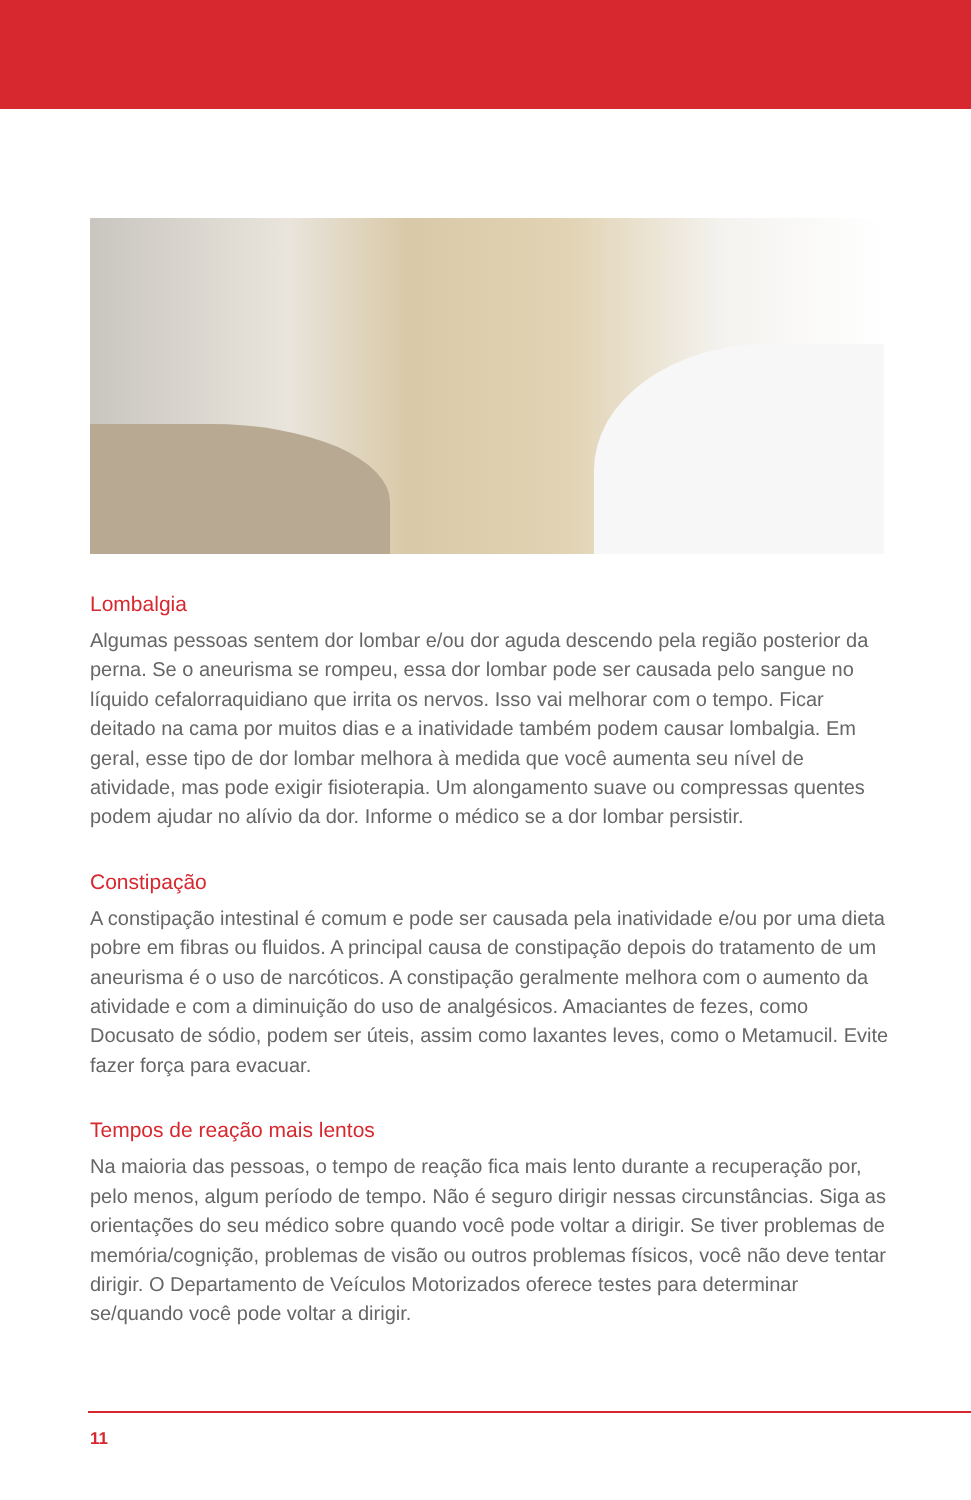Lombalgia
Algumas pessoas sentem dor lombar e/ou dor aguda descendo pela região posterior da perna. Se o aneurisma se rompeu, essa dor lombar pode ser causada pelo sangue no líquido cefalorraquidiano que irrita os nervos. Isso vai melhorar com o tempo. Ficar deitado na cama por muitos dias e a inatividade também podem causar lombalgia. Em geral, esse tipo de dor lombar melhora à medida que você aumenta seu nível de atividade, mas pode exigir fisioterapia. Um alongamento suave ou compressas quentes podem ajudar no alívio da dor. Informe o médico se a dor lombar persistir.
Constipação
A constipação intestinal é comum e pode ser causada pela inatividade e/ou por uma dieta pobre em fibras ou fluidos. A principal causa de constipação depois do tratamento de um aneurisma é o uso de narcóticos. A constipação geralmente melhora com o aumento da atividade e com a diminuição do uso de analgésicos. Amaciantes de fezes, como Docusato de sódio, podem ser úteis, assim como laxantes leves, como o Metamucil. Evite fazer força para evacuar.
Tempos de reação mais lentos
Na maioria das pessoas, o tempo de reação fica mais lento durante a recuperação por, pelo menos, algum período de tempo. Não é seguro dirigir nessas circunstâncias. Siga as orientações do seu médico sobre quando você pode voltar a dirigir. Se tiver problemas de memória/cognição, problemas de visão ou outros problemas físicos, você não deve tentar dirigir. O Departamento de Veículos Motorizados oferece testes para determinar se/quando você pode voltar a dirigir.
11